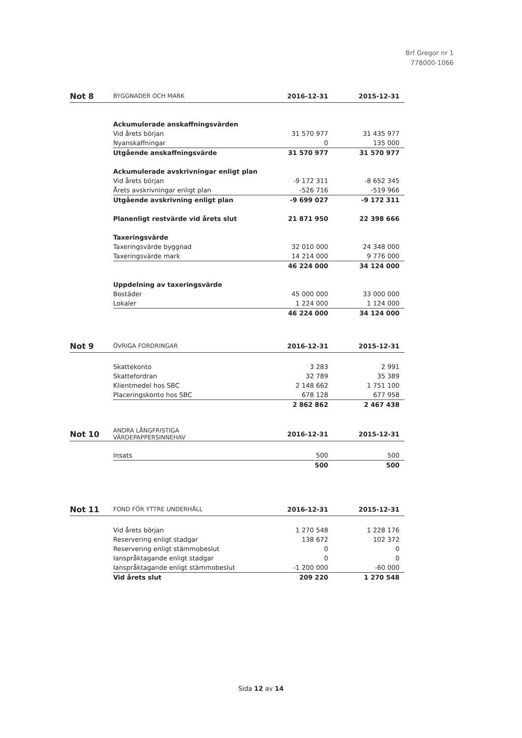Brf Gregor nr 1
778000-1066
| Not 8 | BYGGNADER OCH MARK | 2016-12-31 | 2015-12-31 |
| --- | --- | --- | --- |
| | Ackumulerade anskaffningsvärden | | |
| | Vid årets början | 31 570 977 | 31 435 977 |
| | Nyanskaffningar | 0 | 135 000 |
| | Utgående anskaffningsvärde | 31 570 977 | 31 570 977 |
| | Ackumulerade avskrivningar enligt plan | | |
| | Vid årets början | -9 172 311 | -8 652 345 |
| | Årets avskrivningar enligt plan | -526 716 | -519 966 |
| | Utgående avskrivning enligt plan | -9 699 027 | -9 172 311 |
| | Planenligt restvärde vid årets slut | 21 871 950 | 22 398 666 |
| | Taxeringsvärde | | |
| | Taxeringsvärde byggnad | 32 010 000 | 24 348 000 |
| | Taxeringsvärde mark | 14 214 000 | 9 776 000 |
| | | 46 224 000 | 34 124 000 |
| | Uppdelning av taxeringsvärde | | |
| | Bostäder | 45 000 000 | 33 000 000 |
| | Lokaler | 1 224 000 | 1 124 000 |
| | | 46 224 000 | 34 124 000 |
| Not 9 | ÖVRIGA FORDRINGAR | 2016-12-31 | 2015-12-31 |
| --- | --- | --- | --- |
| | Skattekonto | 3 283 | 2 991 |
| | Skattefordran | 32 789 | 35 389 |
| | Klientmedel hos SBC | 2 148 662 | 1 751 100 |
| | Placeringskonto hos SBC | 678 128 | 677 958 |
| | | 2 862 862 | 2 467 438 |
| Not 10 | ANDRA LÅNGFRISTIGA VÄRDEPAPPERSINNEHAV | 2016-12-31 | 2015-12-31 |
| --- | --- | --- | --- |
| | Insats | 500 | 500 |
| | | 500 | 500 |
| Not 11 | FOND FÖR YTTRE UNDERHÅLL | 2016-12-31 | 2015-12-31 |
| --- | --- | --- | --- |
| | Vid årets början | 1 270 548 | 1 228 176 |
| | Reservering enligt stadgar | 138 672 | 102 372 |
| | Reservering enligt stämmobeslut | 0 | 0 |
| | Ianspråktagande enligt stadgar | 0 | 0 |
| | Ianspråktagande enligt stämmobeslut | -1 200 000 | -60 000 |
| | Vid årets slut | 209 220 | 1 270 548 |
Sida 12 av 14